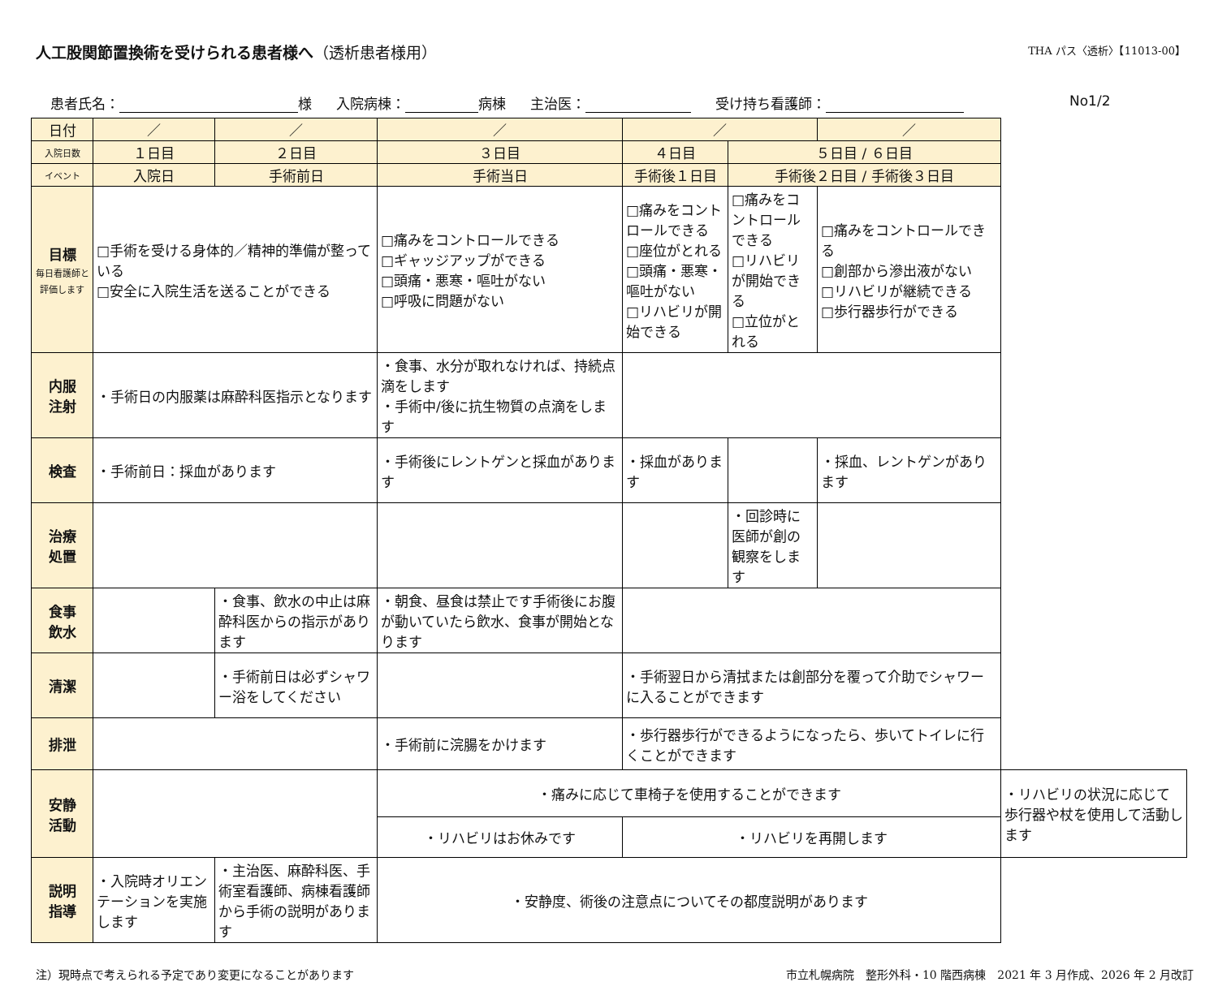人工股関節置換術を受けられる患者様へ（透析患者様用）
THA パス〈透析〉【11013-00】
患者氏名： 様 入院病棟： 病棟 主治医： 受け持ち看護師： No1/2
| 日付 | ／ | ／ | ／ | ／ | | ／ | |
| 入院日数 | １日目 | ２日目 | ３日目 | ４日目 | ５日目 / ６日目 | | |
| イベント | 入院日 | 手術前日 | 手術当日 | 手術後１日目 | 手術後２日目 / 手術後３日目 | | |
| 目標 毎日看護師と評価します | □手術を受ける身体的／精神的準備が整っている □安全に入院生活を送ることができる | | □痛みをコントロールできる □ギャッジアップができる □頭痛・悪寒・嘔吐がない □呼吸に問題がない | □痛みをコントロールできる □座位がとれる □頭痛・悪寒・嘔吐がない □リハビリが開始できる | □痛みをコントロールできる □リハビリが開始できる □立位がとれる | □痛みをコントロールできる □創部から滲出液がない □リハビリが継続できる □歩行器歩行ができる | |
| 内服 注射 | ・手術日の内服薬は麻酔科医指示となります | | ・食事、水分が取れなければ、持続点滴をします ・手術中/後に抗生物質の点滴をします | | | | |
| 検査 | ・手術前日：採血があります | | ・手術後にレントゲンと採血があります | ・採血があります | | ・採血、レントゲンがあります | |
| 治療 処置 | | | | | ・回診時に医師が創の観察をします | | |
| 食事 飲水 | | ・食事、飲水の中止は麻酔科医からの指示があります | ・朝食、昼食は禁止です手術後にお腹が動いていたら飲水、食事が開始となります | | | | |
| 清潔 | | ・手術前日は必ずシャワー浴をしてください | | ・手術翌日から清拭または創部分を覆って介助でシャワーに入ることができます | | | |
| 排泄 | | | ・手術前に浣腸をかけます | ・歩行器歩行ができるようになったら、歩いてトイレに行くことができます | | | |
| 安静 活動 | | | ・痛みに応じて車椅子を使用することができます | | | | ・リハビリの状況に応じて歩行器や杖を使用して活動します |
| | | | ・リハビリはお休みです | ・リハビリを再開します | | | |
| 説明 指導 | ・入院時オリエンテーションを実施します | ・主治医、麻酔科医、手術室看護師、病棟看護師から手術の説明があります | ・安静度、術後の注意点についてその都度説明があります | | | | |
注）現時点で考えられる予定であり変更になることがあります 市立札幌病院　整形外科・10 階西病棟　2021 年 3 月作成、2026 年 2 月改訂